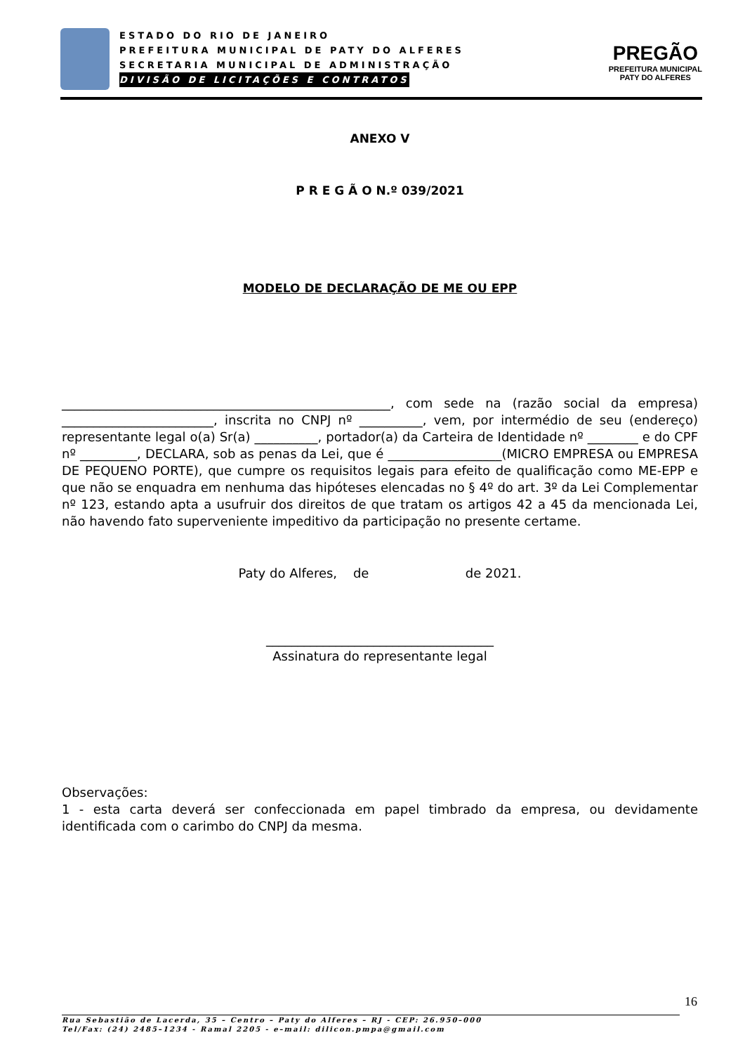ESTADO DO RIO DE JANEIRO
PREFEITURA MUNICIPAL DE PATY DO ALFERES
SECRETARIA MUNICIPAL DE ADMINISTRAÇÃO
DIVISÃO DE LICITAÇÕES E CONTRATOS
PREGÃO
PREFEITURA MUNICIPAL
PATY DO ALFERES
ANEXO V
P R E G Ã O N.º 039/2021
MODELO DE DECLARAÇÃO DE ME OU EPP
____________________________________________________, com sede na (razão social da empresa) ________________________, inscrita no CNPJ nº __________, vem, por intermédio de seu (endereço) representante legal o(a) Sr(a) __________, portador(a) da Carteira de Identidade nº ________ e do CPF nº _________, DECLARA, sob as penas da Lei, que é __________________(MICRO EMPRESA ou EMPRESA DE PEQUENO PORTE), que cumpre os requisitos legais para efeito de qualificação como ME-EPP e que não se enquadra em nenhuma das hipóteses elencadas no § 4º do art. 3º da Lei Complementar nº 123, estando apta a usufruir dos direitos de que tratam os artigos 42 a 45 da mencionada Lei, não havendo fato superveniente impeditivo da participação no presente certame.
Paty do Alferes, de de 2021.
____________________________________
Assinatura do representante legal
Observações:
1 - esta carta deverá ser confeccionada em papel timbrado da empresa, ou devidamente identificada com o carimbo do CNPJ da mesma.
16
Rua Sebastião de Lacerda, 35 – Centro – Paty do Alferes – RJ - CEP: 26.950–000
Tel/Fax: (24) 2485–1234 - Ramal 2205 - e–mail: dilicon.pmpa@gmail.com